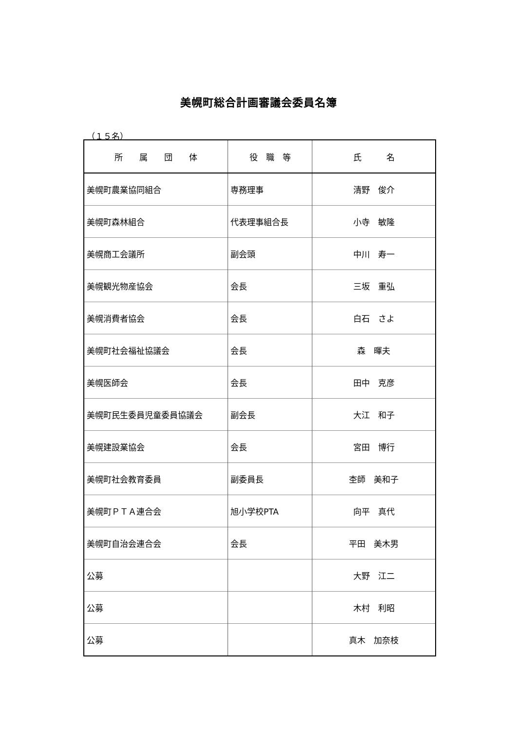美幌町総合計画審議会委員名簿
（１５名）
| 所 属 団 体 | 役 職 等 | 氏 名 |
| --- | --- | --- |
| 美幌町農業協同組合 | 専務理事 | 清野 俊介 |
| 美幌町森林組合 | 代表理事組合長 | 小寺 敏隆 |
| 美幌商工会議所 | 副会頭 | 中川 寿一 |
| 美幌観光物産協会 | 会長 | 三坂 重弘 |
| 美幌消費者協会 | 会長 | 白石 さよ |
| 美幌町社会福祉協議会 | 会長 | 森 暉夫 |
| 美幌医師会 | 会長 | 田中 克彦 |
| 美幌町民生委員児童委員協議会 | 副会長 | 大江 和子 |
| 美幌建設業協会 | 会長 | 宮田 博行 |
| 美幌町社会教育委員 | 副委員長 | 杢師 美和子 |
| 美幌町ＰＴＡ連合会 | 旭小学校PTA | 向平 真代 |
| 美幌町自治会連合会 | 会長 | 平田 美木男 |
| 公募 | | 大野 江二 |
| 公募 | | 木村 利昭 |
| 公募 | | 真木 加奈枝 |